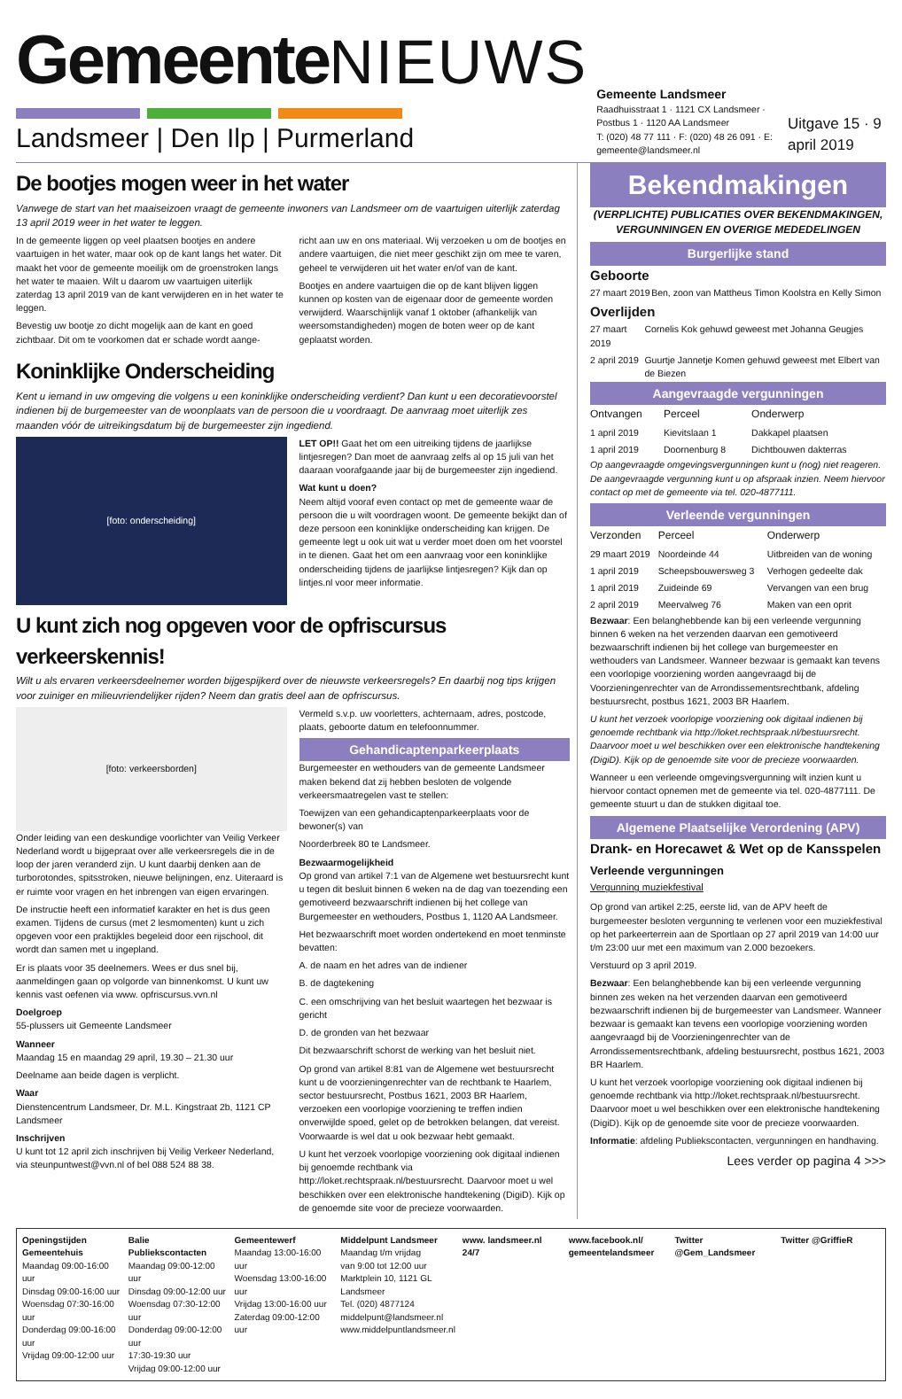Gemeente NIEUWS
Landsmeer | Den Ilp | Purmerland
Gemeente Landsmeer
Raadhuisstraat 1 · 1121 CX Landsmeer · Postbus 1 · 1120 AA Landsmeer
T: (020) 48 77 111 · F: (020) 48 26 091 · E: gemeente@landsmeer.nl
Uitgave 15 · 9 april 2019
De bootjes mogen weer in het water
Vanwege de start van het maaiseizoen vraagt de gemeente inwoners van Landsmeer om de vaartuigen uiterlijk zaterdag 13 april 2019 weer in het water te leggen.
In de gemeente liggen op veel plaatsen bootjes en andere vaartuigen in het water, maar ook op de kant langs het water. Dit maakt het voor de gemeente moeilijk om de groenstroken langs het water te maaien. Wilt u daarom uw vaartuigen uiterlijk zaterdag 13 april 2019 van de kant verwijderen en in het water te leggen.
Bevestig uw bootje zo dicht mogelijk aan de kant en goed zichtbaar. Dit om te voorkomen dat er schade wordt aange-
richt aan uw en ons materiaal. Wij verzoeken u om de bootjes en andere vaartuigen, die niet meer geschikt zijn om mee te varen, geheel te verwijderen uit het water en/of van de kant.
Bootjes en andere vaartuigen die op de kant blijven liggen kunnen op kosten van de eigenaar door de gemeente worden verwijderd. Waarschijnlijk vanaf 1 oktober (afhankelijk van weersomstandigheden) mogen de boten weer op de kant geplaatst worden.
Koninklijke Onderscheiding
Kent u iemand in uw omgeving die volgens u een koninklijke onderscheiding verdient? Dan kunt u een decoratievoorstel indienen bij de burgemeester van de woonplaats van de persoon die u voordraagt. De aanvraag moet uiterlijk zes maanden vóór de uitreikingsdatum bij de burgemeester zijn ingediend.
[foto: onderscheiding]
LET OP!! Gaat het om een uitreiking tijdens de jaarlijkse lintjesregen? Dan moet de aanvraag zelfs al op 15 juli van het daaraan voorafgaande jaar bij de burgemeester zijn ingediend.
Wat kunt u doen?
Neem altijd vooraf even contact op met de gemeente waar de persoon die u wilt voordragen woont. De gemeente bekijkt dan of deze persoon een koninklijke onderscheiding kan krijgen. De gemeente legt u ook uit wat u verder moet doen om het voorstel in te dienen. Gaat het om een aanvraag voor een koninklijke onderscheiding tijdens de jaarlijkse lintjesregen? Kijk dan op lintjes.nl voor meer informatie.
U kunt zich nog opgeven voor de opfriscursus verkeerskennis!
Wilt u als ervaren verkeersdeelnemer worden bijgespijkerd over de nieuwste verkeersregels? En daarbij nog tips krijgen voor zuiniger en milieuvriendelijker rijden? Neem dan gratis deel aan de opfriscursus.
[foto: verkeersborden]
Onder leiding van een deskundige voorlichter van Veilig Verkeer Nederland wordt u bijgepraat over alle verkeersregels die in de loop der jaren veranderd zijn. U kunt daarbij denken aan de turborotondes, spitsstroken, nieuwe belijningen, enz. Uiteraard is er ruimte voor vragen en het inbrengen van eigen ervaringen.
De instructie heeft een informatief karakter en het is dus geen examen. Tijdens de cursus (met 2 lesmomenten) kunt u zich opgeven voor een praktijkles begeleid door een rijschool, dit wordt dan samen met u ingepland.
Er is plaats voor 35 deelnemers. Wees er dus snel bij, aanmeldingen gaan op volgorde van binnenkomst. U kunt uw kennis vast oefenen via www. opfriscursus.vvn.nl
Doelgroep
55-plussers uit Gemeente Landsmeer
Wanneer
Maandag 15 en maandag 29 april, 19.30 – 21.30 uur
Deelname aan beide dagen is verplicht.
Waar
Dienstencentrum Landsmeer, Dr. M.L. Kingstraat 2b, 1121 CP Landsmeer
Inschrijven
U kunt tot 12 april zich inschrijven bij Veilig Verkeer Nederland, via steunpuntwest@vvn.nl of bel 088 524 88 38.
Vermeld s.v.p. uw voorletters, achternaam, adres, postcode, plaats, geboorte datum en telefoonnummer.
Gehandicaptenparkeerplaats
Burgemeester en wethouders van de gemeente Landsmeer maken bekend dat zij hebben besloten de volgende verkeersmaatregelen vast te stellen:
Toewijzen van een gehandicaptenparkeerplaats voor de bewoner(s) van
Noorderbreek 80 te Landsmeer.
Bezwaarmogelijkheid
Op grond van artikel 7:1 van de Algemene wet bestuursrecht kunt u tegen dit besluit binnen 6 weken na de dag van toezending een gemotiveerd bezwaarschrift indienen bij het college van Burgemeester en wethouders, Postbus 1, 1120 AA Landsmeer.
Het bezwaarschrift moet worden ondertekend en moet tenminste bevatten:
A. de naam en het adres van de indiener
B. de dagtekening
C. een omschrijving van het besluit waartegen het bezwaar is gericht
D. de gronden van het bezwaar
Dit bezwaarschrift schorst de werking van het besluit niet.
Op grond van artikel 8:81 van de Algemene wet bestuursrecht kunt u de voorzieningenrechter van de rechtbank te Haarlem, sector bestuursrecht, Postbus 1621, 2003 BR Haarlem, verzoeken een voorlopige voorziening te treffen indien onverwijlde spoed, gelet op de betrokken belangen, dat vereist. Voorwaarde is wel dat u ook bezwaar hebt gemaakt.
U kunt het verzoek voorlopige voorziening ook digitaal indienen bij genoemde rechtbank via http://loket.rechtspraak.nl/bestuursrecht. Daarvoor moet u wel beschikken over een elektronische handtekening (DigiD). Kijk op de genoemde site voor de precieze voorwaarden.
Bekendmakingen
(VERPLICHTE) PUBLICATIES OVER BEKENDMAKINGEN, VERGUNNINGEN EN OVERIGE MEDEDELINGEN
Burgerlijke stand
Geboorte
| 27 maart 2019 | Ben, zoon van Mattheus Timon Koolstra en Kelly Simon |
Overlijden
| 27 maart 2019 | Cornelis Kok gehuwd geweest met Johanna Geugjes |
| 2 april 2019 | Guurtje Jannetje Komen gehuwd geweest met Elbert van de Biezen |
Aangevraagde vergunningen
| Ontvangen | Perceel | Onderwerp |
| --- | --- | --- |
| 1 april 2019 | Kievitslaan 1 | Dakkapel plaatsen |
| 1 april 2019 | Doornenburg 8 | Dichtbouwen dakterras |
Op aangevraagde omgevingsvergunningen kunt u (nog) niet reageren. De aangevraagde vergunning kunt u op afspraak inzien. Neem hiervoor contact op met de gemeente via tel. 020-4877111.
Verleende vergunningen
| Verzonden | Perceel | Onderwerp |
| --- | --- | --- |
| 29 maart 2019 | Noordeinde 44 | Uitbreiden van de woning |
| 1 april 2019 | Scheepsbouwersweg 3 | Verhogen gedeelte dak |
| 1 april 2019 | Zuideinde 69 | Vervangen van een brug |
| 2 april 2019 | Meervalweg 76 | Maken van een oprit |
Bezwaar: Een belanghebbende kan bij een verleende vergunning binnen 6 weken na het verzenden daarvan een gemotiveerd bezwaarschrift indienen bij het college van burgemeester en wethouders van Landsmeer. Wanneer bezwaar is gemaakt kan tevens een voorlopige voorziening worden aangevraagd bij de Voorzieningenrechter van de Arrondissementsrechtbank, afdeling bestuursrecht, postbus 1621, 2003 BR Haarlem.
U kunt het verzoek voorlopige voorziening ook digitaal indienen bij genoemde rechtbank via http://loket.rechtspraak.nl/bestuursrecht. Daarvoor moet u wel beschikken over een elektronische handtekening (DigiD). Kijk op de genoemde site voor de precieze voorwaarden.
Wanneer u een verleende omgevingsvergunning wilt inzien kunt u hiervoor contact opnemen met de gemeente via tel. 020-4877111. De gemeente stuurt u dan de stukken digitaal toe.
Algemene Plaatselijke Verordening (APV)
Drank- en Horecawet & Wet op de Kansspelen
Verleende vergunningen
Vergunning muziekfestival
Op grond van artikel 2:25, eerste lid, van de APV heeft de burgemeester besloten vergunning te verlenen voor een muziekfestival op het parkeerterrein aan de Sportlaan op 27 april 2019 van 14:00 uur t/m 23:00 uur met een maximum van 2.000 bezoekers.
Verstuurd op 3 april 2019.
Bezwaar: Een belanghebbende kan bij een verleende vergunning binnen zes weken na het verzenden daarvan een gemotiveerd bezwaarschrift indienen bij de burgemeester van Landsmeer. Wanneer bezwaar is gemaakt kan tevens een voorlopige voorziening worden aangevraagd bij de Voorzieningenrechter van de Arrondissementsrechtbank, afdeling bestuursrecht, postbus 1621, 2003 BR Haarlem.
U kunt het verzoek voorlopige voorziening ook digitaal indienen bij genoemde rechtbank via http://loket.rechtspraak.nl/bestuursrecht. Daarvoor moet u wel beschikken over een elektronische handtekening (DigiD). Kijk op de genoemde site voor de precieze voorwaarden.
Informatie: afdeling Publiekscontacten, vergunningen en handhaving.
Lees verder op pagina 4 >>>
Openingstijden Gemeentehuis
Maandag 09:00-16:00 uur
Dinsdag 09:00-16:00 uur
Woensdag 07:30-16:00 uur
Donderdag 09:00-16:00 uur
Vrijdag 09:00-12:00 uur
Balie Publiekscontacten
Maandag 09:00-12:00 uur
Dinsdag 09:00-12:00 uur
Woensdag 07:30-12:00 uur
Donderdag 09:00-12:00 uur
17:30-19:30 uur
Vrijdag 09:00-12:00 uur
Gemeentewerf
Maandag 13:00-16:00 uur
Woensdag 13:00-16:00 uur
Vrijdag 13:00-16:00 uur
Zaterdag 09:00-12:00 uur
Middelpunt Landsmeer
Maandag t/m vrijdag
van 9:00 tot 12:00 uur
Marktplein 10, 1121 GL Landsmeer
Tel. (020) 4877124
middelpunt@landsmeer.nl
www.middelpuntlandsmeer.nl
www. landsmeer.nl 24/7 www.facebook.nl/ gemeentelandsmeer
Twitter @Gem_Landsmeer Twitter @GriffieR